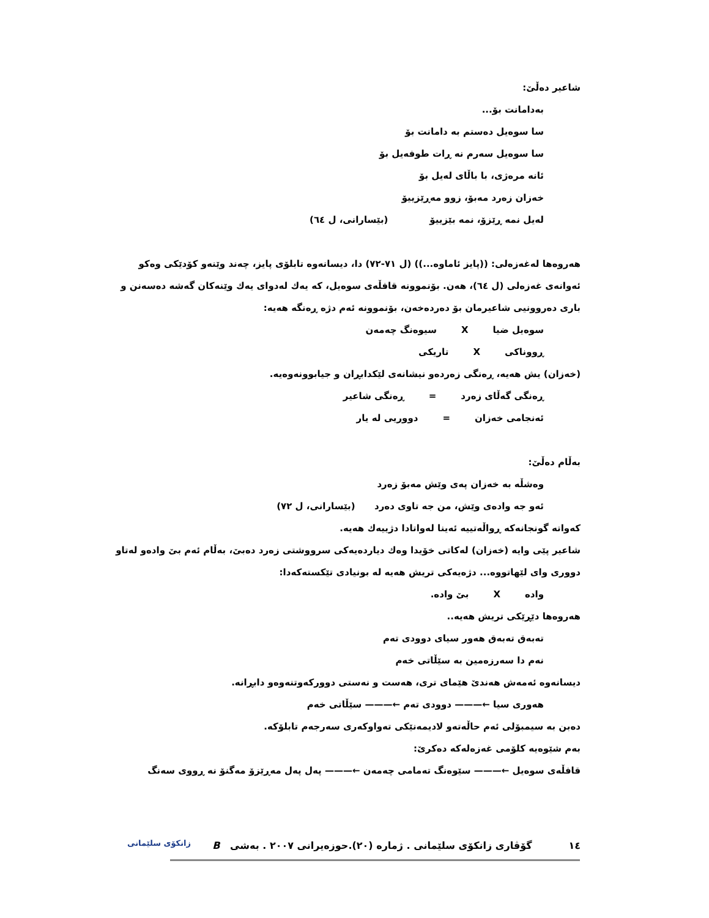شاعیر دەڵێ:
بەدامانت بۆ...
سا سوەیل دەستم بە دامانت بۆ
سا سوەیل سەرم نە ڕات طوفەیل بۆ
ئانە مرەژی، با باڵای لەیل بۆ
خەزان زەرد مەبۆ، زوو مەڕێزییۆ
لەیل نمە ڕێزۆ، نمە بێزییۆ (بێسارانی، ل ٦٤)
هەروەها لەغەزەلی: ((پایز ئاماوە...)) (ل ٧١-٧٢) دا، دیسانەوە تابلۆی پایز، چەند وێنەو کۆدێکی وەکو ئەوانەی غەزەلی (ل ٦٤)، هەن. بۆنموونە قافڵەی سوەیل، کە یەك لەدوای یەك وێنەکان گەشە دەسەنن و باری دەروونیی شاعیرمان بۆ دەردەخەن، بۆنموونە ئەم دژە ڕەنگە هەیە:
سوەیل ضیا X سیوەنگ چەمەن
ڕووناکی X تاریکی
(خەزان) یش هەیە، ڕەنگی زەردەو نیشانەی لێکدابڕان و جیابوونەوەیە.
ڕەنگی گەڵای زەرد = ڕەنگی شاعیر
ئەنجامی خەزان = دووریی لە یار
بەڵام دەڵێ:
وەشڵە بە خەزان پەی وێش مەبۆ زەرد
ئەو جە وادەی وێش، من جە تاوی دەرد (بێسارانی، ل ٧٢)
کەواتە گونجانەکە ڕواڵەتییە ئەینا لەواتادا دژییەك هەیە.
شاعیر پێی وایە (خەزان) لەکاتی خۆیدا وەك دیاردەیەکی سرووشتی زەرد دەبێ، بەڵام ئەم بێ وادەو لەتاو دووری وای لێهاتووە... دژەیەکی تریش هەیە لە بونیادی تێکستەکەدا:
وادە X بێ وادە.
هەروەها دێڕێکی تریش هەیە..
تەبەق تەبەق هەور سیای دوودی تەم
نەم دا سەرزەمین بە سێڵاتی خەم
دیسانەوە ئەمەش هەندێ هێمای تری، هەست و نەستی دوورکەوتنەوەو دابڕانە.
هەوری سیا ←——— دوودی تەم ←——— سێڵاتی خەم
دەبن بە سیمبۆلی ئەم حاڵەتەو لادیمەنێکی تەواوکەری سەرجەم تابلۆکە.
بەم شێوەیە کلۆمی غەزەلەکە دەکرێ:
قافڵەی سوەیل ←——— سێوەنگ تەمامی چەمەن ←——— پەل پەل مەڕێزۆ مەگنۆ نە ڕووی سەنگ
١٤ گۆڤاری زانکۆی سلێمانی . ژمارە (٢٠).حوزەیرانی ٢٠٠٧ . بەشی B زانکۆی سلێمانی